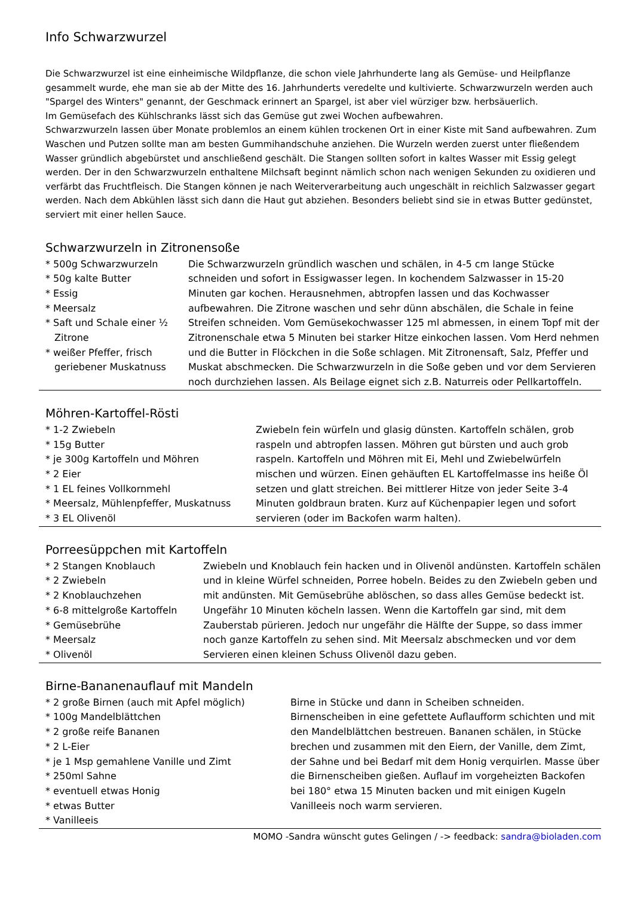Info Schwarzwurzel
Die Schwarzwurzel ist eine einheimische Wildpflanze, die schon viele Jahrhunderte lang als Gemüse- und Heilpflanze gesammelt wurde, ehe man sie ab der Mitte des 16. Jahrhunderts veredelte und kultivierte. Schwarzwurzeln werden auch "Spargel des Winters" genannt, der Geschmack erinnert an Spargel, ist aber viel würziger bzw. herbsäuerlich.
Im Gemüsefach des Kühlschranks lässt sich das Gemüse gut zwei Wochen aufbewahren.
Schwarzwurzeln lassen über Monate problemlos an einem kühlen trockenen Ort in einer Kiste mit Sand aufbewahren. Zum Waschen und Putzen sollte man am besten Gummihandschuhe anziehen. Die Wurzeln werden zuerst unter fließendem Wasser gründlich abgebürstet und anschließend geschält. Die Stangen sollten sofort in kaltes Wasser mit Essig gelegt werden. Der in den Schwarzwurzeln enthaltene Milchsaft beginnt nämlich schon nach wenigen Sekunden zu oxidieren und verfärbt das Fruchtfleisch. Die Stangen können je nach Weiterverarbeitung auch ungeschält in reichlich Salzwasser gegart werden. Nach dem Abkühlen lässt sich dann die Haut gut abziehen. Besonders beliebt sind sie in etwas Butter gedünstet, serviert mit einer hellen Sauce.
Schwarzwurzeln in Zitronensoße
* 500g Schwarzwurzeln
* 50g kalte Butter
* Essig
* Meersalz
* Saft und Schale einer ½ Zitrone
* weißer Pfeffer, frisch geriebener Muskatnuss
Die Schwarzwurzeln gründlich waschen und schälen, in 4-5 cm lange Stücke schneiden und sofort in Essigwasser legen. In kochendem Salzwasser in 15-20 Minuten gar kochen. Herausnehmen, abtropfen lassen und das Kochwasser aufbewahren. Die Zitrone waschen und sehr dünn abschälen, die Schale in feine Streifen schneiden. Vom Gemüsekochwasser 125 ml abmessen, in einem Topf mit der Zitronenschale etwa 5 Minuten bei starker Hitze einkochen lassen. Vom Herd nehmen und die Butter in Flöckchen in die Soße schlagen. Mit Zitronensaft, Salz, Pfeffer und Muskat abschmecken. Die Schwarzwurzeln in die Soße geben und vor dem Servieren noch durchziehen lassen. Als Beilage eignet sich z.B. Naturreis oder Pellkartoffeln.
Möhren-Kartoffel-Rösti
* 1-2 Zwiebeln
* 15g Butter
* je 300g Kartoffeln und Möhren
* 2 Eier
* 1 EL feines Vollkornmehl
* Meersalz, Mühlenpfeffer, Muskatnuss
* 3 EL Olivenöl
Zwiebeln fein würfeln und glasig dünsten. Kartoffeln schälen, grob raspeln und abtropfen lassen. Möhren gut bürsten und auch grob raspeln. Kartoffeln und Möhren mit Ei, Mehl und Zwiebelwürfeln mischen und würzen. Einen gehäuften EL Kartoffelmasse ins heiße Öl setzen und glatt streichen. Bei mittlerer Hitze von jeder Seite 3-4 Minuten goldbraun braten. Kurz auf Küchenpapier legen und sofort servieren (oder im Backofen warm halten).
Porreesüppchen mit Kartoffeln
* 2 Stangen Knoblauch
* 2 Zwiebeln
* 2 Knoblauchzehen
* 6-8 mittelgroße Kartoffeln
* Gemüsebrühe
* Meersalz
* Olivenöl
Zwiebeln und Knoblauch fein hacken und in Olivenöl andünsten. Kartoffeln schälen und in kleine Würfel schneiden, Porree hobeln. Beides zu den Zwiebeln geben und mit andünsten. Mit Gemüsebrühe ablöschen, so dass alles Gemüse bedeckt ist. Ungefähr 10 Minuten köcheln lassen. Wenn die Kartoffeln gar sind, mit dem Zauberstab pürieren. Jedoch nur ungefähr die Hälfte der Suppe, so dass immer noch ganze Kartoffeln zu sehen sind. Mit Meersalz abschmecken und vor dem Servieren einen kleinen Schuss Olivenöl dazu geben.
Birne-Bananenauflauf mit Mandeln
* 2 große Birnen (auch mit Apfel möglich)
* 100g Mandelblättchen
* 2 große reife Bananen
* 2 L-Eier
* je 1 Msp gemahlene Vanille und Zimt
* 250ml Sahne
* eventuell etwas Honig
* etwas Butter
* Vanilleeis
Birne in Stücke und dann in Scheiben schneiden. Birnenscheiben in eine gefettete Auflaufform schichten und mit den Mandelblättchen bestreuen. Bananen schälen, in Stücke brechen und zusammen mit den Eiern, der Vanille, dem Zimt, der Sahne und bei Bedarf mit dem Honig verquirlen. Masse über die Birnenscheiben gießen. Auflauf im vorgeheizten Backofen bei 180° etwa 15 Minuten backen und mit einigen Kugeln Vanilleeis noch warm servieren.
MOMO -Sandra wünscht gutes Gelingen / -> feedback: sandra@bioladen.com